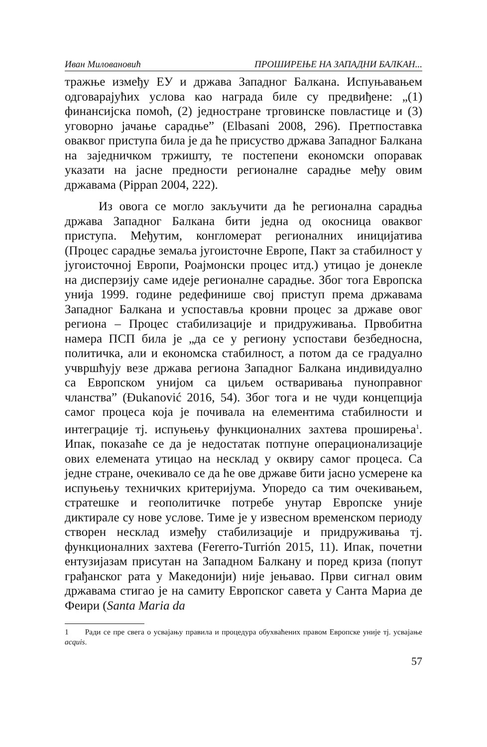Иван Миловановић ПРОШИРЕЊЕ НА ЗАПАДНИ БАЛКАН...
тражње између ЕУ и држава Западног Балкана. Испуњавањем одговарајућих услова као награда биле су предвиђене: „(1) финансијска помоћ, (2) једностране трговинске повластице и (3) уговорно јачање сарадње” (Elbasani 2008, 296). Претпоставка оваквог приступа била је да ће присуство држава Западног Балкана на заједничком тржишту, те постепени економски опоравак указати на јасне предности регионалне сарадње међу овим државама (Pippan 2004, 222).
Из овога се могло закључити да ће регионална сарадња држава Западног Балкана бити једна од окосница оваквог приступа. Међутим, конгломерат регионалних иницијатива (Процес сарадње земаља југоисточне Европе, Пакт за стабилност у југоисточној Европи, Роајмонски процес итд.) утицао је донекле на дисперзију саме идеје регионалне сарадње. Због тога Европска унија 1999. године редефинише свој приступ према државама Западног Балкана и успоставља кровни процес за државе овог региона – Процес стабилизације и придруживања. Првобитна намера ПСП била је „да се у региону успостави безбедносна, политичка, али и економска стабилност, а потом да се градуално учвршћују везе држава региона Западног Балкана индивидуално са Европском унијом са циљем остваривања пуноправног чланства” (Đukanović 2016, 54). Због тога и не чуди концепција самог процеса која је почивала на елементима стабилности и интеграције тј. испуњењу функционалних захтева проширења<sup>1</sup>. Ипак, показаће се да је недостатак потпуне операционализације ових елемената утицао на несклад у оквиру самог процеса. Са једне стране, очекивало се да ће ове државе бити јасно усмерене ка испуњењу техничких критеријума. Упоредо са тим очекивањем, стратешке и геополитичке потребе унутар Европске уније диктирале су нове услове. Тиме је у извесном временском периоду створен несклад између стабилизације и придруживања тј. функционалних захтева (Fererro-Turrión 2015, 11). Ипак, почетни ентузијазам присутан на Западном Балкану и поред криза (попут грађанског рата у Македонији) није јењавао. Први сигнал овим државама стигао је на самиту Европског савета у Санта Мариа де Феири (Santa Maria da
1 Ради се пре свега о усвајању правила и процедура обухваћених правом Европске уније тј. усвајање acquis.
57